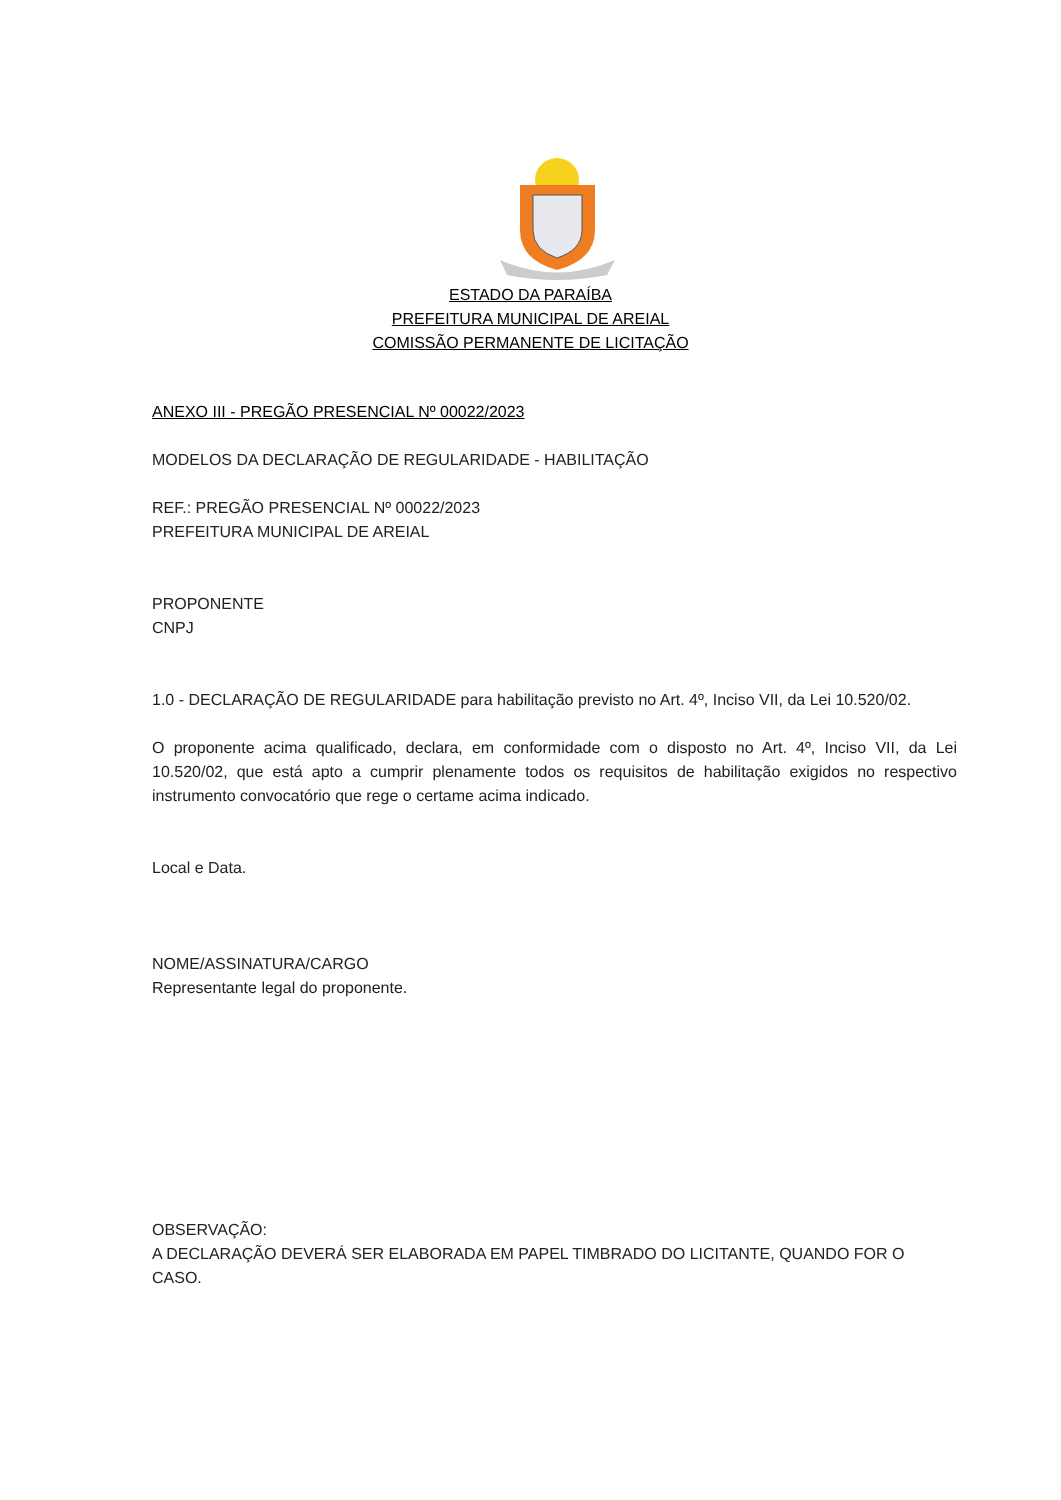ESTADO DA PARAÍBA
PREFEITURA MUNICIPAL DE AREIAL
COMISSÃO PERMANENTE DE LICITAÇÃO
ANEXO III - PREGÃO PRESENCIAL Nº 00022/2023
MODELOS DA DECLARAÇÃO DE REGULARIDADE - HABILITAÇÃO
REF.: PREGÃO PRESENCIAL Nº 00022/2023
PREFEITURA MUNICIPAL DE AREIAL
PROPONENTE
CNPJ
1.0 - DECLARAÇÃO DE REGULARIDADE para habilitação previsto no Art. 4º, Inciso VII, da Lei 10.520/02.
O proponente acima qualificado, declara, em conformidade com o disposto no Art. 4º, Inciso VII, da Lei 10.520/02, que está apto a cumprir plenamente todos os requisitos de habilitação exigidos no respectivo instrumento convocatório que rege o certame acima indicado.
Local e Data.
NOME/ASSINATURA/CARGO
Representante legal do proponente.
OBSERVAÇÃO:
A DECLARAÇÃO DEVERÁ SER ELABORADA EM PAPEL TIMBRADO DO LICITANTE, QUANDO FOR O CASO.